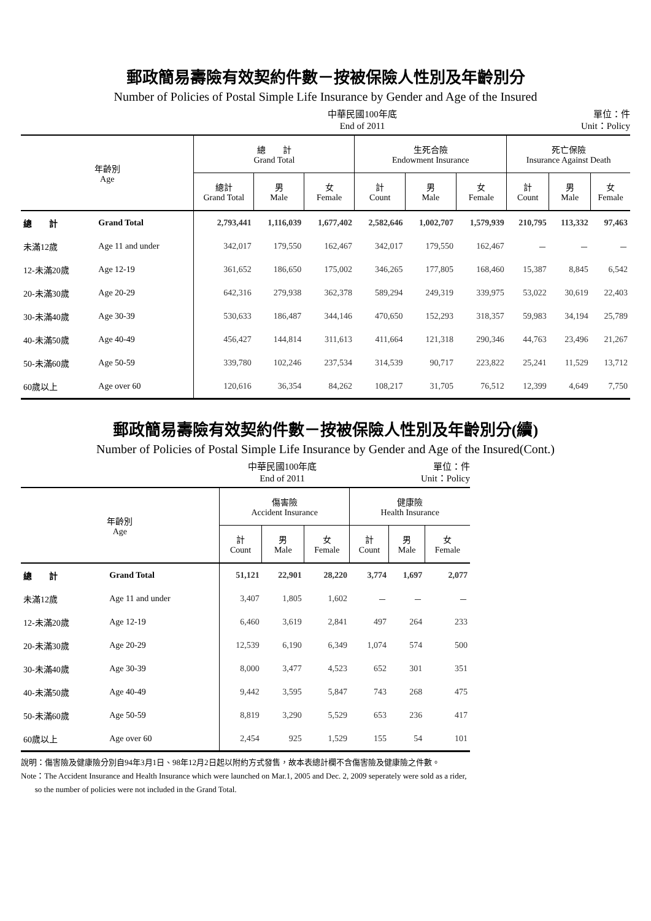郵政簡易壽險有效契約件數－按被保險人性別及年齡別分
Number of Policies of Postal Simple Life Insurance by Gender and Age of the Insured
中華民國100年底
End of 2011 單位：件
Unit：Policy
| 年齡別 Age | | 總 計 Grand Total | | | 生死合險 Endowment Insurance | | | 死亡保險 Insurance Against Death | | |
| --- | --- | --- | --- | --- | --- | --- | --- | --- | --- | --- |
| | | 總計 Grand Total | 男 Male | 女 Female | 計 Count | 男 Male | 女 Female | 計 Count | 男 Male | 女 Female |
| 總 計 | Grand Total | 2,793,441 | 1,116,039 | 1,677,402 | 2,582,646 | 1,002,707 | 1,579,939 | 210,795 | 113,332 | 97,463 |
| 未滿12歲 | Age 11 and under | 342,017 | 179,550 | 162,467 | 342,017 | 179,550 | 162,467 | － | － | － |
| 12-未滿20歲 | Age 12-19 | 361,652 | 186,650 | 175,002 | 346,265 | 177,805 | 168,460 | 15,387 | 8,845 | 6,542 |
| 20-未滿30歲 | Age 20-29 | 642,316 | 279,938 | 362,378 | 589,294 | 249,319 | 339,975 | 53,022 | 30,619 | 22,403 |
| 30-未滿40歲 | Age 30-39 | 530,633 | 186,487 | 344,146 | 470,650 | 152,293 | 318,357 | 59,983 | 34,194 | 25,789 |
| 40-未滿50歲 | Age 40-49 | 456,427 | 144,814 | 311,613 | 411,664 | 121,318 | 290,346 | 44,763 | 23,496 | 21,267 |
| 50-未滿60歲 | Age 50-59 | 339,780 | 102,246 | 237,534 | 314,539 | 90,717 | 223,822 | 25,241 | 11,529 | 13,712 |
| 60歲以上 | Age over 60 | 120,616 | 36,354 | 84,262 | 108,217 | 31,705 | 76,512 | 12,399 | 4,649 | 7,750 |
郵政簡易壽險有效契約件數－按被保險人性別及年齡別分(續)
Number of Policies of Postal Simple Life Insurance by Gender and Age of the Insured(Cont.)
中華民國100年底
End of 2011 單位：件
Unit：Policy
| 年齡別 Age | | 傷害險 Accident Insurance | | | 健康險 Health Insurance | | |
| --- | --- | --- | --- | --- | --- | --- | --- |
| | | 計 Count | 男 Male | 女 Female | 計 Count | 男 Male | 女 Female |
| 總 計 | Grand Total | 51,121 | 22,901 | 28,220 | 3,774 | 1,697 | 2,077 |
| 未滿12歲 | Age 11 and under | 3,407 | 1,805 | 1,602 | － | － | － |
| 12-未滿20歲 | Age 12-19 | 6,460 | 3,619 | 2,841 | 497 | 264 | 233 |
| 20-未滿30歲 | Age 20-29 | 12,539 | 6,190 | 6,349 | 1,074 | 574 | 500 |
| 30-未滿40歲 | Age 30-39 | 8,000 | 3,477 | 4,523 | 652 | 301 | 351 |
| 40-未滿50歲 | Age 40-49 | 9,442 | 3,595 | 5,847 | 743 | 268 | 475 |
| 50-未滿60歲 | Age 50-59 | 8,819 | 3,290 | 5,529 | 653 | 236 | 417 |
| 60歲以上 | Age over 60 | 2,454 | 925 | 1,529 | 155 | 54 | 101 |
說明：傷害險及健康險分別自94年3月1日、98年12月2日起以附約方式發售，故本表總計欄不含傷害險及健康險之件數。
Note：The Accident Insurance and Health Insurance which were launched on Mar.1, 2005 and Dec. 2, 2009 seperately were sold as a rider,
so the number of policies were not included in the Grand Total.